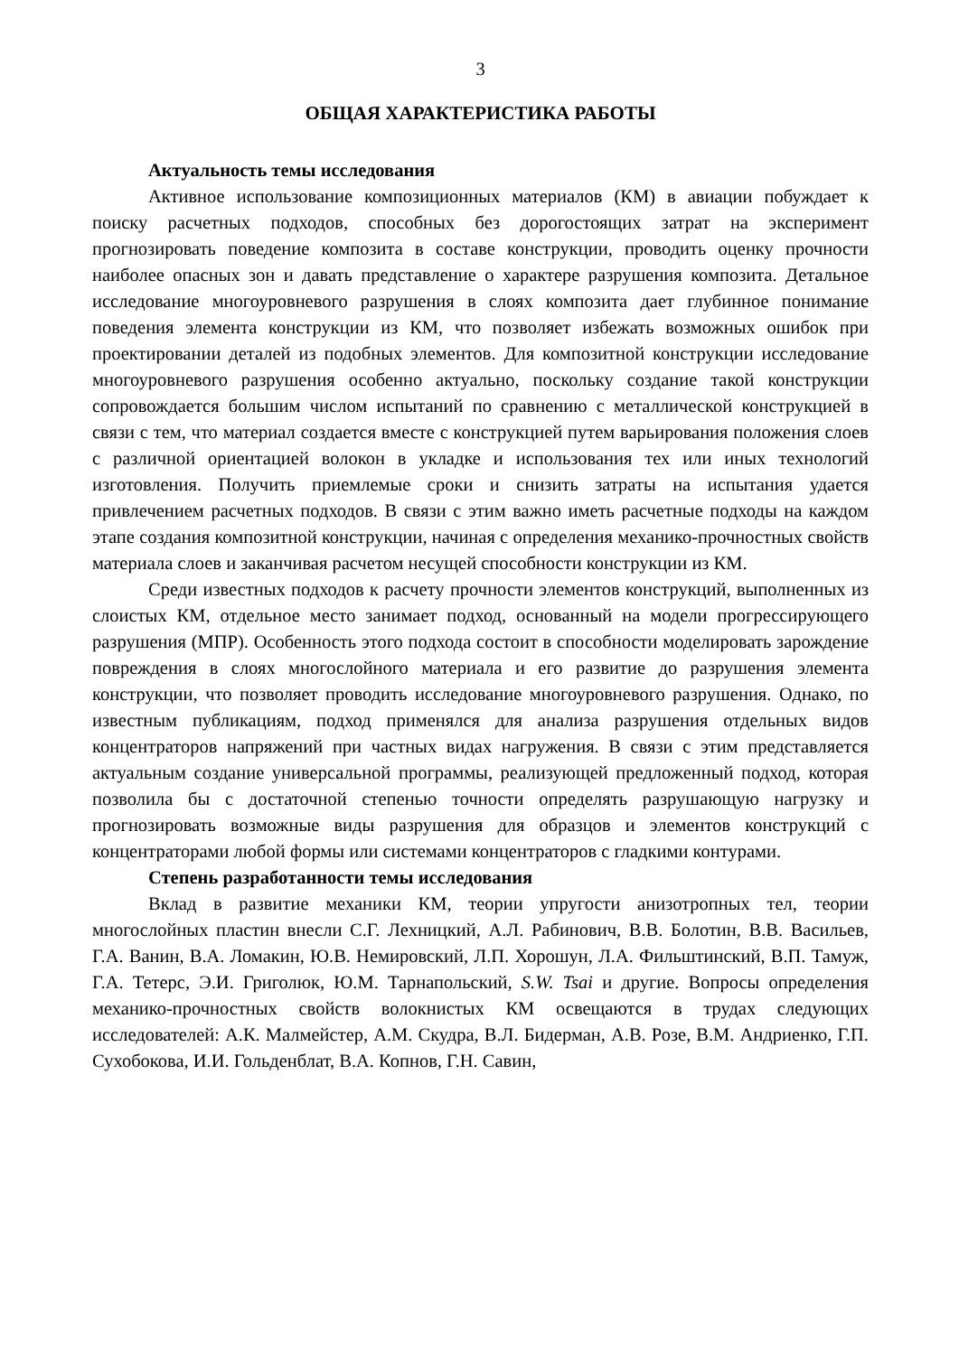3
ОБЩАЯ ХАРАКТЕРИСТИКА РАБОТЫ
Актуальность темы исследования
Активное использование композиционных материалов (КМ) в авиации побуждает к поиску расчетных подходов, способных без дорогостоящих затрат на эксперимент прогнозировать поведение композита в составе конструкции, проводить оценку прочности наиболее опасных зон и давать представление о характере разрушения композита. Детальное исследование многоуровневого разрушения в слоях композита дает глубинное понимание поведения элемента конструкции из КМ, что позволяет избежать возможных ошибок при проектировании деталей из подобных элементов. Для композитной конструкции исследование многоуровневого разрушения особенно актуально, поскольку создание такой конструкции сопровождается большим числом испытаний по сравнению с металлической конструкцией в связи с тем, что материал создается вместе с конструкцией путем варьирования положения слоев с различной ориентацией волокон в укладке и использования тех или иных технологий изготовления. Получить приемлемые сроки и снизить затраты на испытания удается привлечением расчетных подходов. В связи с этим важно иметь расчетные подходы на каждом этапе создания композитной конструкции, начиная с определения механико-прочностных свойств материала слоев и заканчивая расчетом несущей способности конструкции из КМ.
Среди известных подходов к расчету прочности элементов конструкций, выполненных из слоистых КМ, отдельное место занимает подход, основанный на модели прогрессирующего разрушения (МПР). Особенность этого подхода состоит в способности моделировать зарождение повреждения в слоях многослойного материала и его развитие до разрушения элемента конструкции, что позволяет проводить исследование многоуровневого разрушения. Однако, по известным публикациям, подход применялся для анализа разрушения отдельных видов концентраторов напряжений при частных видах нагружения. В связи с этим представляется актуальным создание универсальной программы, реализующей предложенный подход, которая позволила бы с достаточной степенью точности определять разрушающую нагрузку и прогнозировать возможные виды разрушения для образцов и элементов конструкций с концентраторами любой формы или системами концентраторов с гладкими контурами.
Степень разработанности темы исследования
Вклад в развитие механики КМ, теории упругости анизотропных тел, теории многослойных пластин внесли С.Г. Лехницкий, А.Л. Рабинович, В.В. Болотин, В.В. Васильев, Г.А. Ванин, В.А. Ломакин, Ю.В. Немировский, Л.П. Хорошун, Л.А. Фильштинский, В.П. Тамуж, Г.А. Тетерс, Э.И. Григолюк, Ю.М. Тарнапольский, S.W. Tsai и другие. Вопросы определения механико-прочностных свойств волокнистых КМ освещаются в трудах следующих исследователей: А.К. Малмейстер, А.М. Скудра, В.Л. Бидерман, А.В. Розе, В.М. Андриенко, Г.П. Сухобокова, И.И. Гольденблат, В.А. Копнов, Г.Н. Савин,